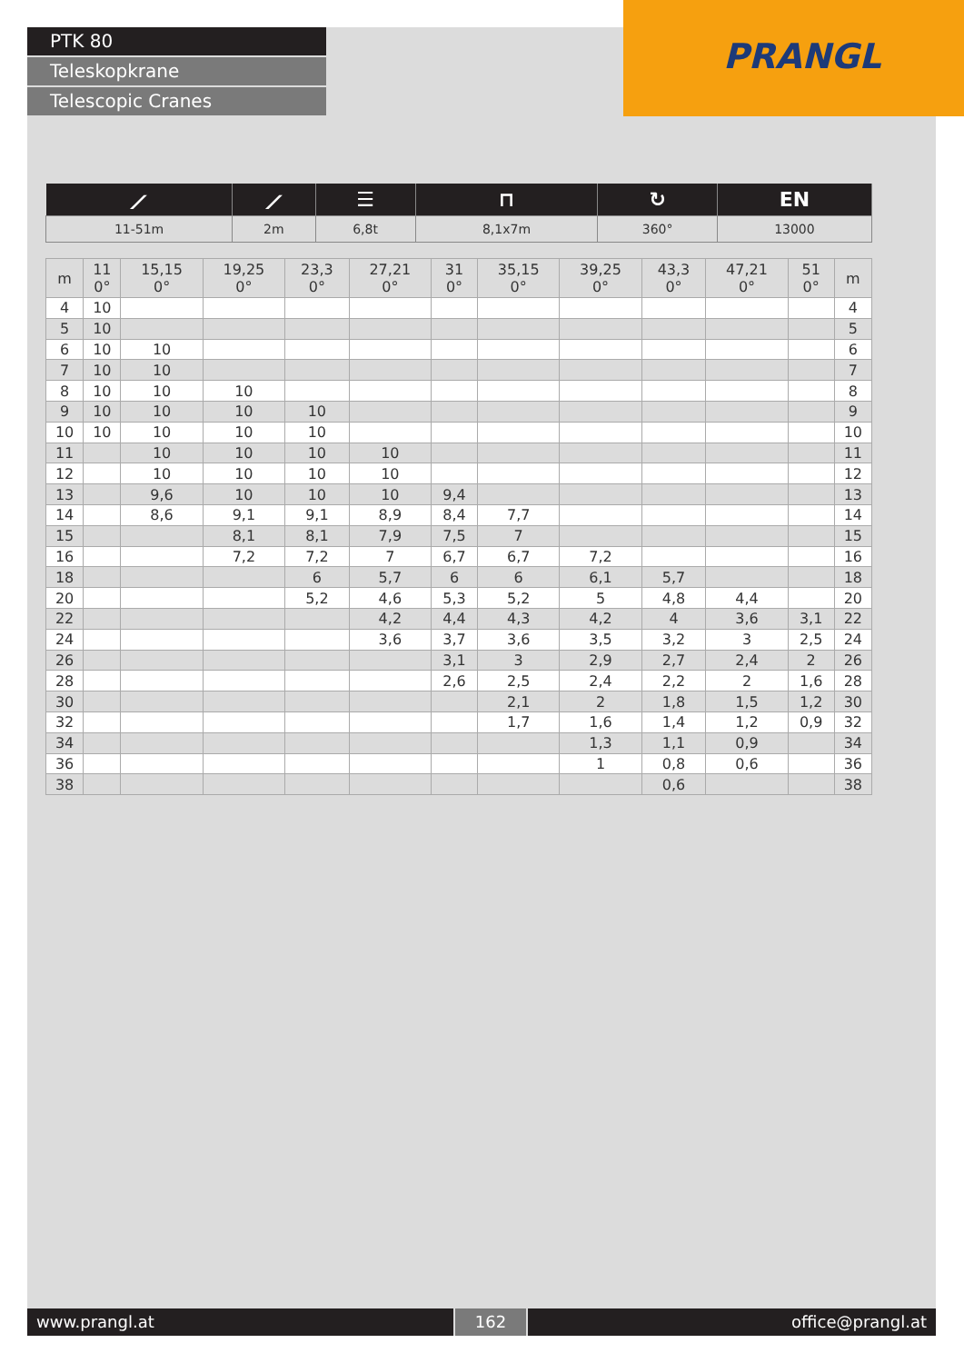PTK 80
Teleskopkrane
Telescopic Cranes
PRANGL
| ⟋ | ⟋ | ☰ | ⊓ | ↻ | EN |
| --- | --- | --- | --- | --- | --- |
| 11-51m | 2m | 6,8t | 8,1x7m | 360° | 13000 |
| m | 11 0° | 15,15 0° | 19,25 0° | 23,3 0° | 27,21 0° | 31 0° | 35,15 0° | 39,25 0° | 43,3 0° | 47,21 0° | 51 0° | m |
| --- | --- | --- | --- | --- | --- | --- | --- | --- | --- | --- | --- | --- |
| 4 | 10 | | | | | | | | | | | 4 |
| 5 | 10 | | | | | | | | | | | 5 |
| 6 | 10 | 10 | | | | | | | | | | 6 |
| 7 | 10 | 10 | | | | | | | | | | 7 |
| 8 | 10 | 10 | 10 | | | | | | | | | 8 |
| 9 | 10 | 10 | 10 | 10 | | | | | | | | 9 |
| 10 | 10 | 10 | 10 | 10 | | | | | | | | 10 |
| 11 | | 10 | 10 | 10 | 10 | | | | | | | 11 |
| 12 | | 10 | 10 | 10 | 10 | | | | | | | 12 |
| 13 | | 9,6 | 10 | 10 | 10 | 9,4 | | | | | | 13 |
| 14 | | 8,6 | 9,1 | 9,1 | 8,9 | 8,4 | 7,7 | | | | | 14 |
| 15 | | | 8,1 | 8,1 | 7,9 | 7,5 | 7 | | | | | 15 |
| 16 | | | 7,2 | 7,2 | 7 | 6,7 | 6,7 | 7,2 | | | | 16 |
| 18 | | | | 6 | 5,7 | 6 | 6 | 6,1 | 5,7 | | | 18 |
| 20 | | | | 5,2 | 4,6 | 5,3 | 5,2 | 5 | 4,8 | 4,4 | | 20 |
| 22 | | | | | 4,2 | 4,4 | 4,3 | 4,2 | 4 | 3,6 | 3,1 | 22 |
| 24 | | | | | 3,6 | 3,7 | 3,6 | 3,5 | 3,2 | 3 | 2,5 | 24 |
| 26 | | | | | | 3,1 | 3 | 2,9 | 2,7 | 2,4 | 2 | 26 |
| 28 | | | | | | 2,6 | 2,5 | 2,4 | 2,2 | 2 | 1,6 | 28 |
| 30 | | | | | | | 2,1 | 2 | 1,8 | 1,5 | 1,2 | 30 |
| 32 | | | | | | | 1,7 | 1,6 | 1,4 | 1,2 | 0,9 | 32 |
| 34 | | | | | | | | 1,3 | 1,1 | 0,9 | | 34 |
| 36 | | | | | | | | 1 | 0,8 | 0,6 | | 36 |
| 38 | | | | | | | | | 0,6 | | | 38 |
www.prangl.at 162 office@prangl.at